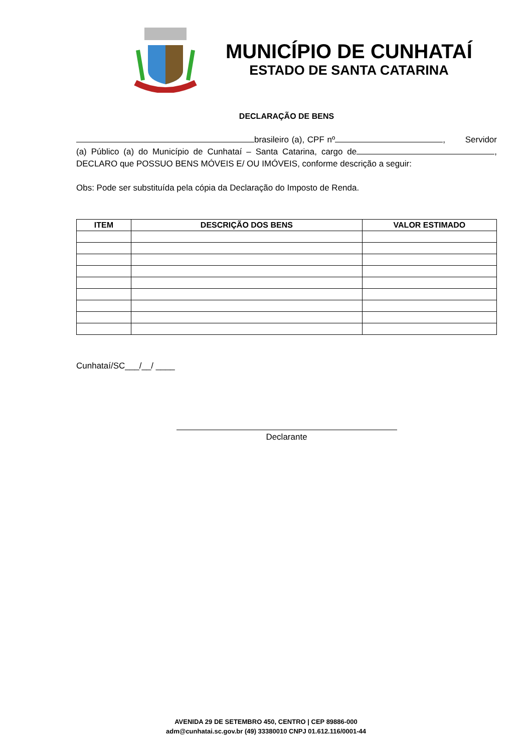MUNICÍPIO DE CUNHATAÍ
ESTADO DE SANTA CATARINA
DECLARAÇÃO DE BENS
brasileiro (a), CPF nº , Servidor (a) Público (a) do Município de Cunhataí – Santa Catarina, cargo de , DECLARO que POSSUO BENS MÓVEIS E/ OU IMÓVEIS, conforme descrição a seguir:
Obs: Pode ser substituída pela cópia da Declaração do Imposto de Renda.
| ITEM | DESCRIÇÃO DOS BENS | VALOR ESTIMADO |
| --- | --- | --- |
Cunhataí/SC___/__/ ____
Declarante
AVENIDA 29 DE SETEMBRO 450, CENTRO | CEP 89886-000
adm@cunhatai.sc.gov.br (49) 33380010 CNPJ 01.612.116/0001-44